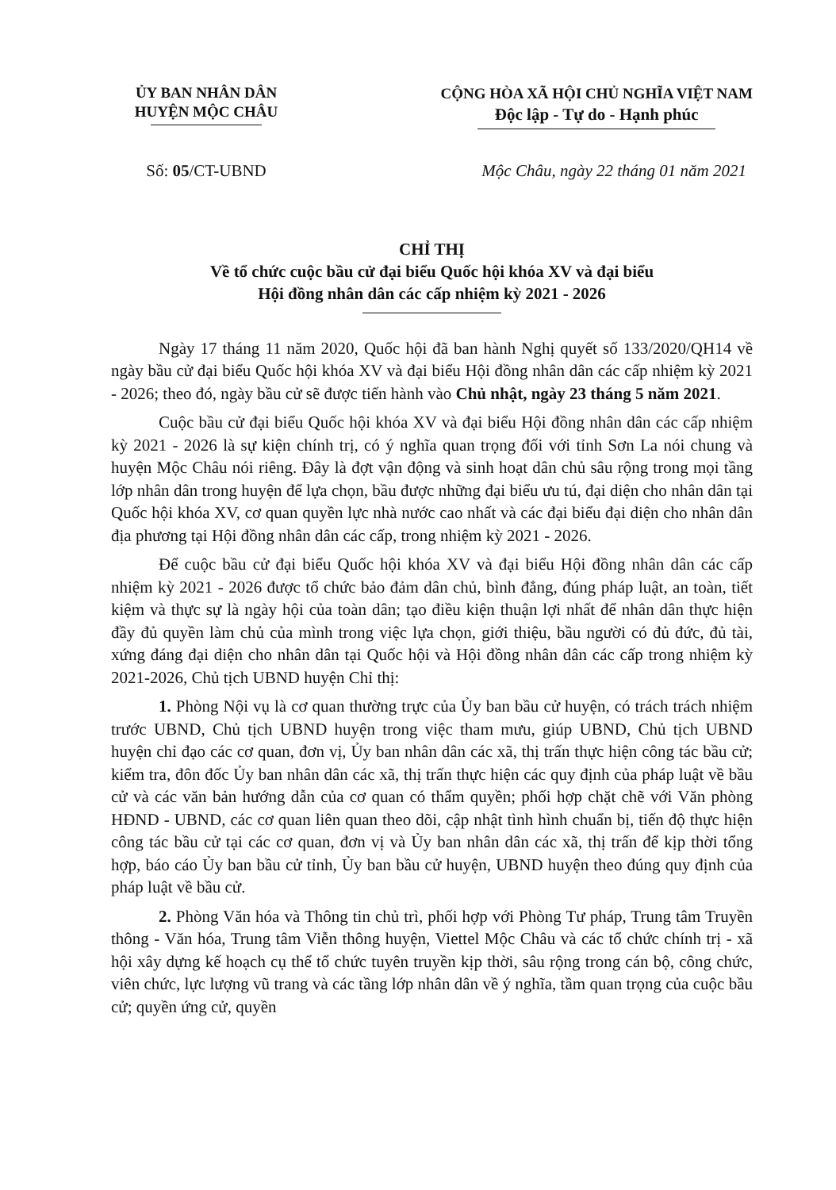ỦY BAN NHÂN DÂN
HUYỆN MỘC CHÂU
CỘNG HÒA XÃ HỘI CHỦ NGHĨA VIỆT NAM
Độc lập - Tự do - Hạnh phúc
Số: 05/CT-UBND Mộc Châu, ngày 22 tháng 01 năm 2021
CHỈ THỊ
Về tổ chức cuộc bầu cử đại biểu Quốc hội khóa XV và đại biểu
Hội đồng nhân dân các cấp nhiệm kỳ 2021 - 2026
Ngày 17 tháng 11 năm 2020, Quốc hội đã ban hành Nghị quyết số 133/2020/QH14 về ngày bầu cử đại biểu Quốc hội khóa XV và đại biểu Hội đồng nhân dân các cấp nhiệm kỳ 2021 - 2026; theo đó, ngày bầu cử sẽ được tiến hành vào Chủ nhật, ngày 23 tháng 5 năm 2021.
Cuộc bầu cử đại biểu Quốc hội khóa XV và đại biểu Hội đồng nhân dân các cấp nhiệm kỳ 2021 - 2026 là sự kiện chính trị, có ý nghĩa quan trọng đối với tỉnh Sơn La nói chung và huyện Mộc Châu nói riêng. Đây là đợt vận động và sinh hoạt dân chủ sâu rộng trong mọi tầng lớp nhân dân trong huyện để lựa chọn, bầu được những đại biểu ưu tú, đại diện cho nhân dân tại Quốc hội khóa XV, cơ quan quyền lực nhà nước cao nhất và các đại biểu đại diện cho nhân dân địa phương tại Hội đồng nhân dân các cấp, trong nhiệm kỳ 2021 - 2026.
Để cuộc bầu cử đại biểu Quốc hội khóa XV và đại biểu Hội đồng nhân dân các cấp nhiệm kỳ 2021 - 2026 được tổ chức bảo đảm dân chủ, bình đẳng, đúng pháp luật, an toàn, tiết kiệm và thực sự là ngày hội của toàn dân; tạo điều kiện thuận lợi nhất để nhân dân thực hiện đầy đủ quyền làm chủ của mình trong việc lựa chọn, giới thiệu, bầu người có đủ đức, đủ tài, xứng đáng đại diện cho nhân dân tại Quốc hội và Hội đồng nhân dân các cấp trong nhiệm kỳ 2021-2026, Chủ tịch UBND huyện Chỉ thị:
1. Phòng Nội vụ là cơ quan thường trực của Ủy ban bầu cử huyện, có trách trách nhiệm trước UBND, Chủ tịch UBND huyện trong việc tham mưu, giúp UBND, Chủ tịch UBND huyện chỉ đạo các cơ quan, đơn vị, Ủy ban nhân dân các xã, thị trấn thực hiện công tác bầu cử; kiểm tra, đôn đốc Ủy ban nhân dân các xã, thị trấn thực hiện các quy định của pháp luật về bầu cử và các văn bản hướng dẫn của cơ quan có thẩm quyền; phối hợp chặt chẽ với Văn phòng HĐND - UBND, các cơ quan liên quan theo dõi, cập nhật tình hình chuẩn bị, tiến độ thực hiện công tác bầu cử tại các cơ quan, đơn vị và Ủy ban nhân dân các xã, thị trấn để kịp thời tổng hợp, báo cáo Ủy ban bầu cử tỉnh, Ủy ban bầu cử huyện, UBND huyện theo đúng quy định của pháp luật về bầu cử.
2. Phòng Văn hóa và Thông tin chủ trì, phối hợp với Phòng Tư pháp, Trung tâm Truyền thông - Văn hóa, Trung tâm Viễn thông huyện, Viettel Mộc Châu và các tổ chức chính trị - xã hội xây dựng kế hoạch cụ thể tổ chức tuyên truyền kịp thời, sâu rộng trong cán bộ, công chức, viên chức, lực lượng vũ trang và các tầng lớp nhân dân về ý nghĩa, tầm quan trọng của cuộc bầu cử; quyền ứng cử, quyền